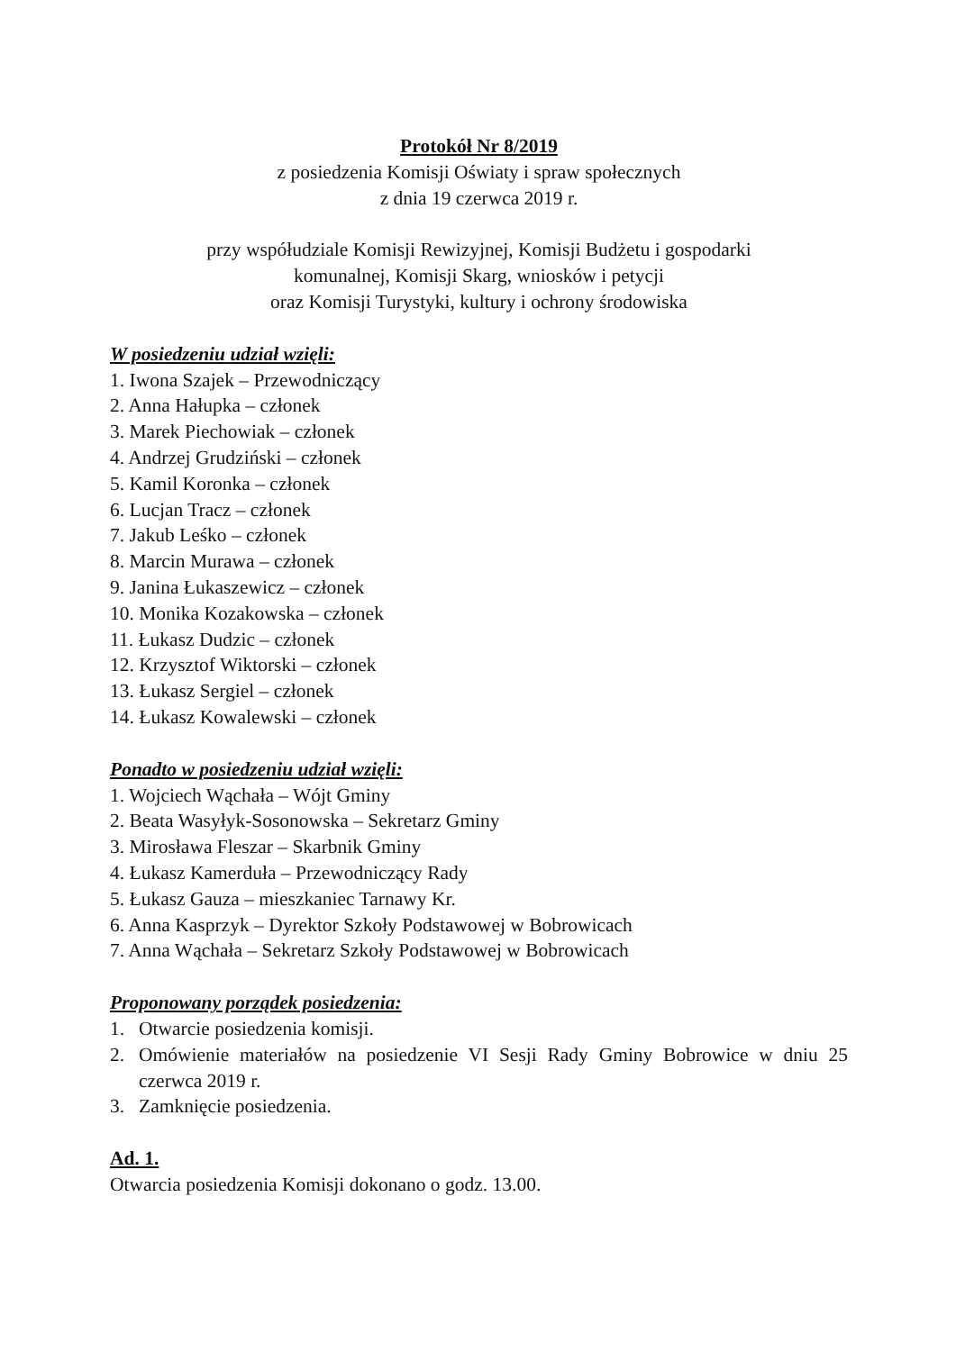Protokół Nr 8/2019
z posiedzenia Komisji Oświaty i spraw społecznych
z dnia 19 czerwca 2019 r.
przy współudziale Komisji Rewizyjnej, Komisji Budżetu i gospodarki
komunalnej, Komisji Skarg, wniosków i petycji
oraz Komisji Turystyki, kultury i ochrony środowiska
W posiedzeniu udział wzięli:
1. Iwona Szajek – Przewodniczący
2. Anna Hałupka – członek
3. Marek Piechowiak – członek
4. Andrzej Grudziński – członek
5. Kamil Koronka – członek
6. Lucjan Tracz – członek
7. Jakub Leśko – członek
8. Marcin Murawa – członek
9. Janina Łukaszewicz – członek
10. Monika Kozakowska – członek
11. Łukasz Dudzic – członek
12. Krzysztof Wiktorski – członek
13. Łukasz Sergiel – członek
14. Łukasz Kowalewski – członek
Ponadto w posiedzeniu udział wzięli:
1. Wojciech Wąchała – Wójt Gminy
2. Beata Wasyłyk-Sosonowska – Sekretarz Gminy
3. Mirosława Fleszar – Skarbnik Gminy
4. Łukasz Kamerduła – Przewodniczący Rady
5. Łukasz Gauza – mieszkaniec Tarnawy Kr.
6. Anna Kasprzyk – Dyrektor Szkoły Podstawowej w Bobrowicach
7. Anna Wąchała – Sekretarz Szkoły Podstawowej w Bobrowicach
Proponowany porządek posiedzenia:
1. Otwarcie posiedzenia komisji.
2. Omówienie materiałów na posiedzenie VI Sesji Rady Gminy Bobrowice w dniu 25 czerwca 2019 r.
3. Zamknięcie posiedzenia.
Ad. 1.
Otwarcia posiedzenia Komisji dokonano o godz. 13.00.